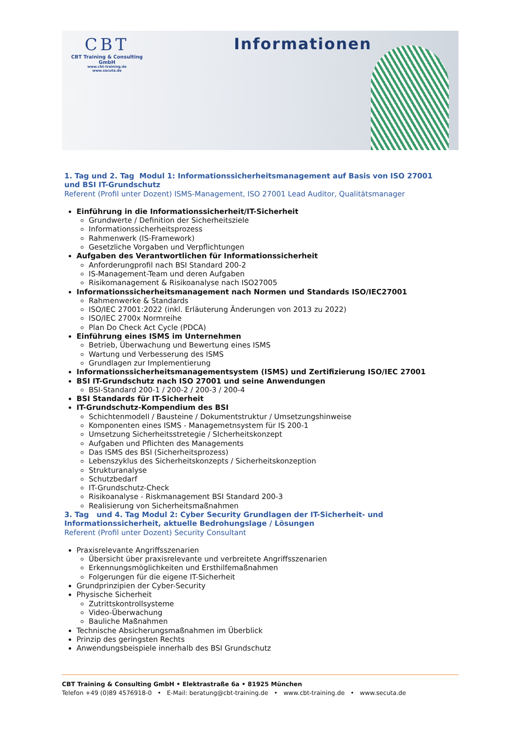CBT
CBT Training & Consulting GmbH
www.cbt-training.de
www.secuta.de
Informationen
1. Tag und 2. Tag Modul 1: Informationssicherheitsmanagement auf Basis von ISO 27001 und BSI IT-Grundschutz
Referent (Profil unter Dozent) ISMS-Management, ISO 27001 Lead Auditor, Qualitätsmanager
Einführung in die Informationssicherheit/IT-Sicherheit
Grundwerte / Definition der Sicherheitsziele
Informationssicherheitsprozess
Rahmenwerk (IS-Framework)
Gesetzliche Vorgaben und Verpflichtungen
Aufgaben des Verantwortlichen für Informationssicherheit
Anforderungprofil nach BSI Standard 200-2
IS-Management-Team und deren Aufgaben
Risikomanagement & Risikoanalyse nach ISO27005
Informationssicherheitsmanagement nach Normen und Standards ISO/IEC27001
Rahmenwerke & Standards
ISO/IEC 27001:2022 (inkl. Erläuterung Änderungen von 2013 zu 2022)
ISO/IEC 2700x Normreihe
Plan Do Check Act Cycle (PDCA)
Einführung eines ISMS im Unternehmen
Betrieb, Überwachung und Bewertung eines ISMS
Wartung und Verbesserung des ISMS
Grundlagen zur Implementierung
Informationssicherheitsmanagementsystem (ISMS) und Zertifizierung ISO/IEC 27001
BSI IT-Grundschutz nach ISO 27001 und seine Anwendungen
BSI-Standard 200-1 / 200-2 / 200-3 / 200-4
BSI Standards für IT-Sicherheit
IT-Grundschutz-Kompendium des BSI
Schichtenmodell / Bausteine / Dokumentstruktur / Umsetzungshinweise
Komponenten eines ISMS - Managemetnsystem für IS 200-1
Umsetzung Sicherheitsstretegie / SIcherheitskonzept
Aufgaben und Pflichten des Managements
Das ISMS des BSI (Sicherheitsprozess)
Lebenszyklus des Sicherheitskonzepts / Sicherheitskonzeption
Strukturanalyse
Schutzbedarf
IT-Grundschutz-Check
Risikoanalyse - Riskmanagement BSI Standard 200-3
Realisierung von Sicherheitsmaßnahmen
3. Tag und 4. Tag Modul 2: Cyber Security Grundlagen der IT-Sicherheit- und Informationssicherheit, aktuelle Bedrohungslage / Lösungen
Referent (Profil unter Dozent) Security Consultant
Praxisrelevante Angriffsszenarien
Übersicht über praxisrelevante und verbreitete Angriffsszenarien
Erkennungsmöglichkeiten und Ersthilfemaßnahmen
Folgerungen für die eigene IT-Sicherheit
Grundprinzipien der Cyber-Security
Physische Sicherheit
Zutrittskontrollsysteme
Video-Überwachung
Bauliche Maßnahmen
Technische Absicherungsmaßnahmen im Überblick
Prinzip des geringsten Rechts
Anwendungsbeispiele innerhalb des BSI Grundschutz
CBT Training & Consulting GmbH • Elektrastraße 6a • 81925 München
Telefon +49 (0)89 4576918-0 • E-Mail: beratung@cbt-training.de • www.cbt-training.de • www.secuta.de